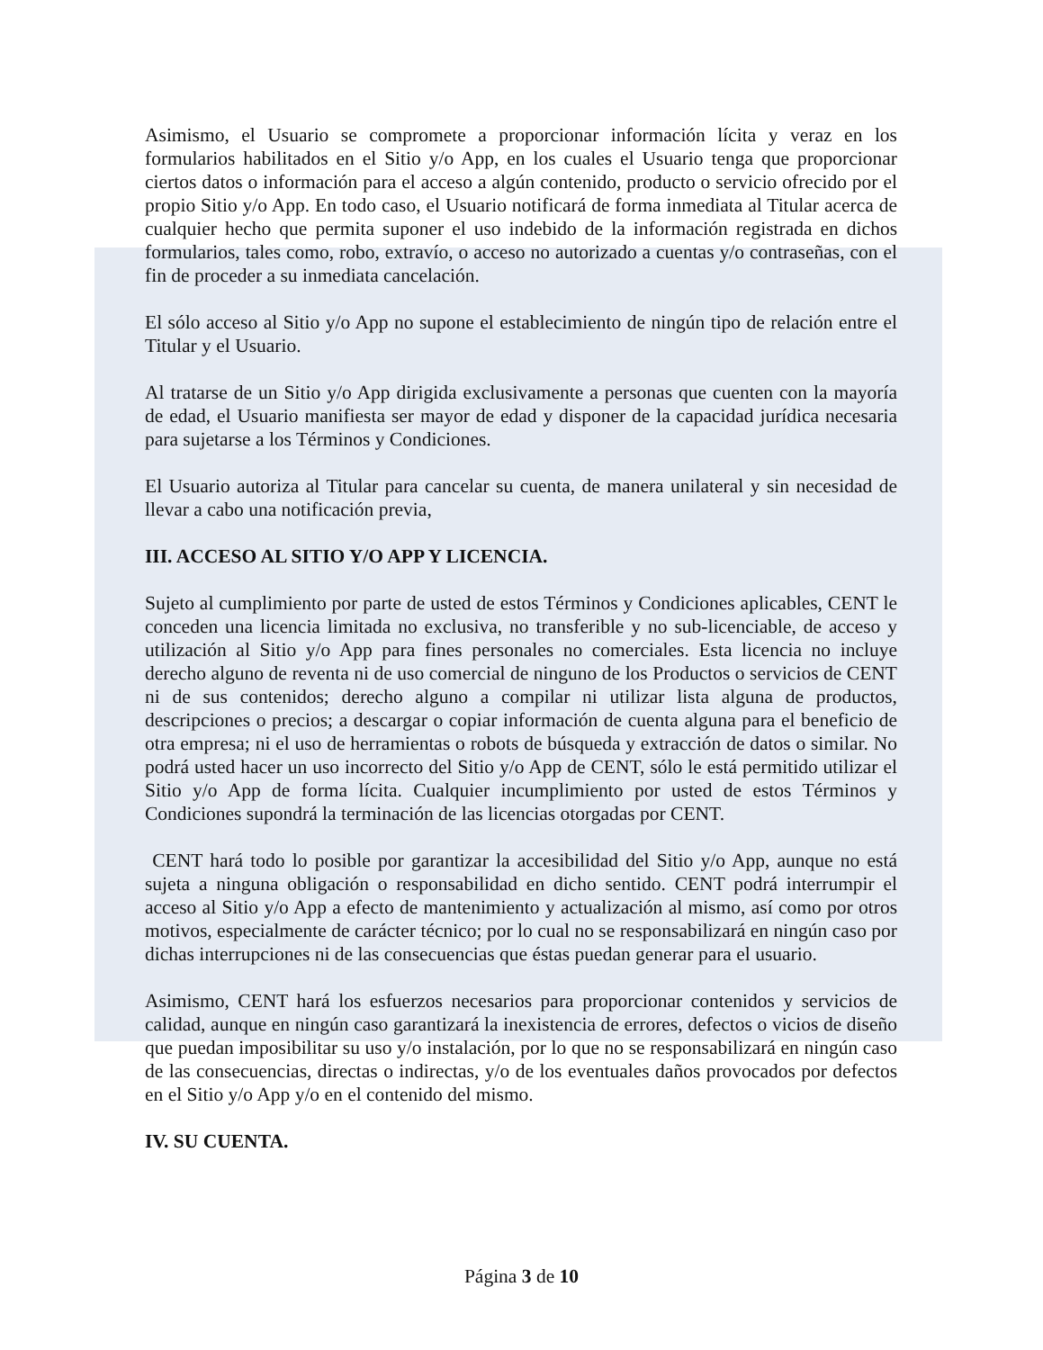Asimismo, el Usuario se compromete a proporcionar información lícita y veraz en los formularios habilitados en el Sitio y/o App, en los cuales el Usuario tenga que proporcionar ciertos datos o información para el acceso a algún contenido, producto o servicio ofrecido por el propio Sitio y/o App. En todo caso, el Usuario notificará de forma inmediata al Titular acerca de cualquier hecho que permita suponer el uso indebido de la información registrada en dichos formularios, tales como, robo, extravío, o acceso no autorizado a cuentas y/o contraseñas, con el fin de proceder a su inmediata cancelación.
El sólo acceso al Sitio y/o App no supone el establecimiento de ningún tipo de relación entre el Titular y el Usuario.
Al tratarse de un Sitio y/o App dirigida exclusivamente a personas que cuenten con la mayoría de edad, el Usuario manifiesta ser mayor de edad y disponer de la capacidad jurídica necesaria para sujetarse a los Términos y Condiciones.
El Usuario autoriza al Titular para cancelar su cuenta, de manera unilateral y sin necesidad de llevar a cabo una notificación previa,
III. ACCESO AL SITIO Y/O APP Y LICENCIA.
Sujeto al cumplimiento por parte de usted de estos Términos y Condiciones aplicables, CENT le conceden una licencia limitada no exclusiva, no transferible y no sub-licenciable, de acceso y utilización al Sitio y/o App para fines personales no comerciales. Esta licencia no incluye derecho alguno de reventa ni de uso comercial de ninguno de los Productos o servicios de CENT ni de sus contenidos; derecho alguno a compilar ni utilizar lista alguna de productos, descripciones o precios; a descargar o copiar información de cuenta alguna para el beneficio de otra empresa; ni el uso de herramientas o robots de búsqueda y extracción de datos o similar. No podrá usted hacer un uso incorrecto del Sitio y/o App de CENT, sólo le está permitido utilizar el Sitio y/o App de forma lícita. Cualquier incumplimiento por usted de estos Términos y Condiciones supondrá la terminación de las licencias otorgadas por CENT.
CENT hará todo lo posible por garantizar la accesibilidad del Sitio y/o App, aunque no está sujeta a ninguna obligación o responsabilidad en dicho sentido. CENT podrá interrumpir el acceso al Sitio y/o App a efecto de mantenimiento y actualización al mismo, así como por otros motivos, especialmente de carácter técnico; por lo cual no se responsabilizará en ningún caso por dichas interrupciones ni de las consecuencias que éstas puedan generar para el usuario.
Asimismo, CENT hará los esfuerzos necesarios para proporcionar contenidos y servicios de calidad, aunque en ningún caso garantizará la inexistencia de errores, defectos o vicios de diseño que puedan imposibilitar su uso y/o instalación, por lo que no se responsabilizará en ningún caso de las consecuencias, directas o indirectas, y/o de los eventuales daños provocados por defectos en el Sitio y/o App y/o en el contenido del mismo.
IV. SU CUENTA.
Página 3 de 10